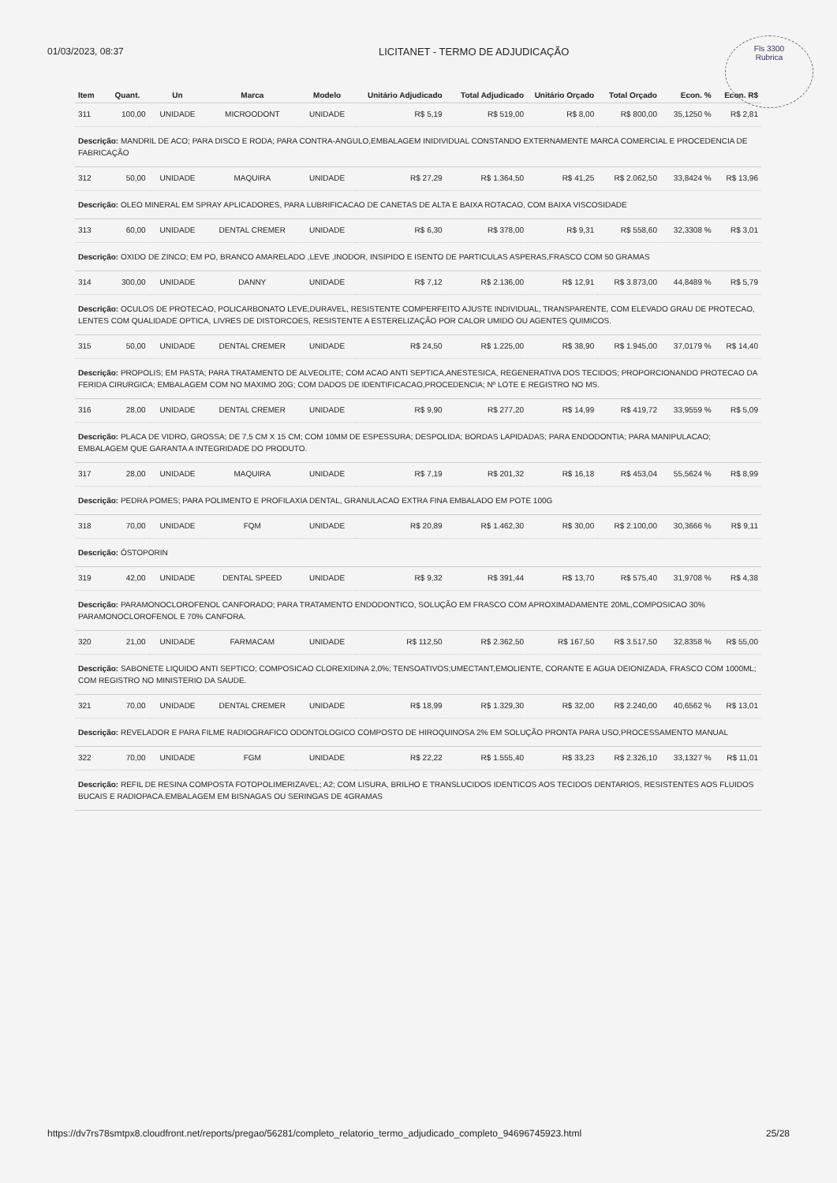Fls 3300
Rubrica
01/03/2023, 08:37 LICITANET - TERMO DE ADJUDICAÇÃO
| Item | Quant. | Un | Marca | Modelo | Unitário Adjudicado | Total Adjudicado | Unitário Orçado | Total Orçado | Econ. % | Econ. R$ |
| --- | --- | --- | --- | --- | --- | --- | --- | --- | --- | --- |
| 311 | 100,00 | UNIDADE | MICROODONT | UNIDADE | R$ 5,19 | R$ 519,00 | R$ 8,00 | R$ 800,00 | 35,1250 % | R$ 2,81 |
| Descrição: MANDRIL DE ACO; PARA DISCO E RODA; PARA CONTRA-ANGULO,EMBALAGEM INIDIVIDUAL CONSTANDO EXTERNAMENTE MARCA COMERCIAL E PROCEDENCIA DE FABRICAÇÃO | | | | | | | | | | |
| 312 | 50,00 | UNIDADE | MAQUIRA | UNIDADE | R$ 27,29 | R$ 1.364,50 | R$ 41,25 | R$ 2.062,50 | 33,8424 % | R$ 13,96 |
| Descrição: OLEO MINERAL EM SPRAY APLICADORES, PARA LUBRIFICACAO DE CANETAS DE ALTA E BAIXA ROTACAO, COM BAIXA VISCOSIDADE | | | | | | | | | | |
| 313 | 60,00 | UNIDADE | DENTAL CREMER | UNIDADE | R$ 6,30 | R$ 378,00 | R$ 9,31 | R$ 558,60 | 32,3308 % | R$ 3,01 |
| Descrição: OXIDO DE ZINCO; EM PO, BRANCO AMARELADO ,LEVE ,INODOR, INSIPIDO E ISENTO DE PARTICULAS ASPERAS,FRASCO COM 50 GRAMAS | | | | | | | | | | |
| 314 | 300,00 | UNIDADE | DANNY | UNIDADE | R$ 7,12 | R$ 2.136,00 | R$ 12,91 | R$ 3.873,00 | 44,8489 % | R$ 5,79 |
| Descrição: OCULOS DE PROTECAO, POLICARBONATO LEVE,DURAVEL, RESISTENTE COMPERFEITO AJUSTE INDIVIDUAL, TRANSPARENTE, COM ELEVADO GRAU DE PROTECAO, LENTES COM QUALIDADE OPTICA, LIVRES DE DISTORCOES, RESISTENTE A ESTERELIZAÇÃO POR CALOR UMIDO OU AGENTES QUIMICOS. | | | | | | | | | | |
| 315 | 50,00 | UNIDADE | DENTAL CREMER | UNIDADE | R$ 24,50 | R$ 1.225,00 | R$ 38,90 | R$ 1.945,00 | 37,0179 % | R$ 14,40 |
| Descrição: PROPOLIS; EM PASTA; PARA TRATAMENTO DE ALVEOLITE; COM ACAO ANTI SEPTICA,ANESTESICA, REGENERATIVA DOS TECIDOS; PROPORCIONANDO PROTECAO DA FERIDA CIRURGICA; EMBALAGEM COM NO MAXIMO 20G; COM DADOS DE IDENTIFICACAO,PROCEDENCIA; Nº LOTE E REGISTRO NO MS. | | | | | | | | | | |
| 316 | 28,00 | UNIDADE | DENTAL CREMER | UNIDADE | R$ 9,90 | R$ 277,20 | R$ 14,99 | R$ 419,72 | 33,9559 % | R$ 5,09 |
| Descrição: PLACA DE VIDRO, GROSSA; DE 7,5 CM X 15 CM; COM 10MM DE ESPESSURA; DESPOLIDA; BORDAS LAPIDADAS; PARA ENDODONTIA; PARA MANIPULACAO; EMBALAGEM QUE GARANTA A INTEGRIDADE DO PRODUTO. | | | | | | | | | | |
| 317 | 28,00 | UNIDADE | MAQUIRA | UNIDADE | R$ 7,19 | R$ 201,32 | R$ 16,18 | R$ 453,04 | 55,5624 % | R$ 8,99 |
| Descrição: PEDRA POMES; PARA POLIMENTO E PROFILAXIA DENTAL, GRANULACAO EXTRA FINA EMBALADO EM POTE 100G | | | | | | | | | | |
| 318 | 70,00 | UNIDADE | FQM | UNIDADE | R$ 20,89 | R$ 1.462,30 | R$ 30,00 | R$ 2.100,00 | 30,3666 % | R$ 9,11 |
| Descrição: ÓSTOPORIN | | | | | | | | | | |
| 319 | 42,00 | UNIDADE | DENTAL SPEED | UNIDADE | R$ 9,32 | R$ 391,44 | R$ 13,70 | R$ 575,40 | 31,9708 % | R$ 4,38 |
| Descrição: PARAMONOCLOROFENOL CANFORADO; PARA TRATAMENTO ENDODONTICO, SOLUÇÃO EM FRASCO COM APROXIMADAMENTE 20ML,COMPOSICAO 30% PARAMONOCLOROFENOL E 70% CANFORA. | | | | | | | | | | |
| 320 | 21,00 | UNIDADE | FARMACAM | UNIDADE | R$ 112,50 | R$ 2.362,50 | R$ 167,50 | R$ 3.517,50 | 32,8358 % | R$ 55,00 |
| Descrição: SABONETE LIQUIDO ANTI SEPTICO; COMPOSICAO CLOREXIDINA 2,0%; TENSOATIVOS;UMECTANT,EMOLIENTE, CORANTE E AGUA DEIONIZADA, FRASCO COM 1000ML; COM REGISTRO NO MINISTERIO DA SAUDE. | | | | | | | | | | |
| 321 | 70,00 | UNIDADE | DENTAL CREMER | UNIDADE | R$ 18,99 | R$ 1.329,30 | R$ 32,00 | R$ 2.240,00 | 40,6562 % | R$ 13,01 |
| Descrição: REVELADOR E PARA FILME RADIOGRAFICO ODONTOLOGICO COMPOSTO DE HIROQUINOSA 2% EM SOLUÇÃO PRONTA PARA USO,PROCESSAMENTO MANUAL | | | | | | | | | | |
| 322 | 70,00 | UNIDADE | FGM | UNIDADE | R$ 22,22 | R$ 1.555,40 | R$ 33,23 | R$ 2.326,10 | 33,1327 % | R$ 11,01 |
| Descrição: REFIL DE RESINA COMPOSTA FOTOPOLIMERIZAVEL; A2; COM LISURA, BRILHO E TRANSLUCIDOS IDENTICOS AOS TECIDOS DENTARIOS, RESISTENTES AOS FLUIDOS BUCAIS E RADIOPACA.EMBALAGEM EM BISNAGAS OU SERINGAS DE 4GRAMAS | | | | | | | | | | |
https://dv7rs78smtpx8.cloudfront.net/reports/pregao/56281/completo_relatorio_termo_adjudicado_completo_94696745923.html 25/28